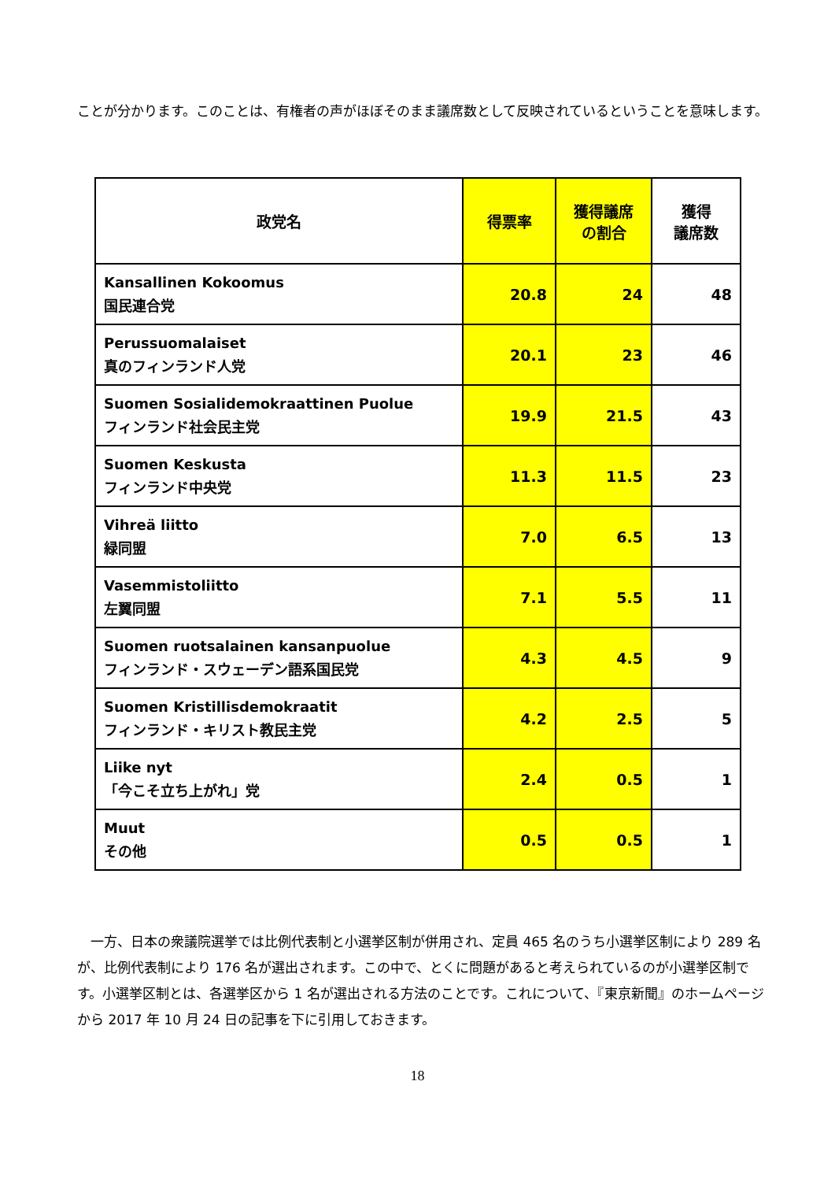ことが分かります。このことは、有権者の声がほぼそのまま議席数として反映されているということを意味します。
| 政党名 | 得票率 | 獲得議席 の割合 | 獲得 議席数 |
| --- | --- | --- | --- |
| Kansallinen Kokoomus 国民連合党 | 20.8 | 24 | 48 |
| Perussuomalaiset 真のフィンランド人党 | 20.1 | 23 | 46 |
| Suomen Sosialidemokraattinen Puolue フィンランド社会民主党 | 19.9 | 21.5 | 43 |
| Suomen Keskusta フィンランド中央党 | 11.3 | 11.5 | 23 |
| Vihreä liitto 緑同盟 | 7.0 | 6.5 | 13 |
| Vasemmistoliitto 左翼同盟 | 7.1 | 5.5 | 11 |
| Suomen ruotsalainen kansanpuolue フィンランド・スウェーデン語系国民党 | 4.3 | 4.5 | 9 |
| Suomen Kristillisdemokraatit フィンランド・キリスト教民主党 | 4.2 | 2.5 | 5 |
| Liike nyt 「今こそ立ち上がれ」党 | 2.4 | 0.5 | 1 |
| Muut その他 | 0.5 | 0.5 | 1 |
　一方、日本の衆議院選挙では比例代表制と小選挙区制が併用され、定員 465 名のうち小選挙区制により 289 名が、比例代表制により 176 名が選出されます。この中で、とくに問題があると考えられているのが小選挙区制です。小選挙区制とは、各選挙区から 1 名が選出される方法のことです。これについて、『東京新聞』のホームページから 2017 年 10 月 24 日の記事を下に引用しておきます。
18